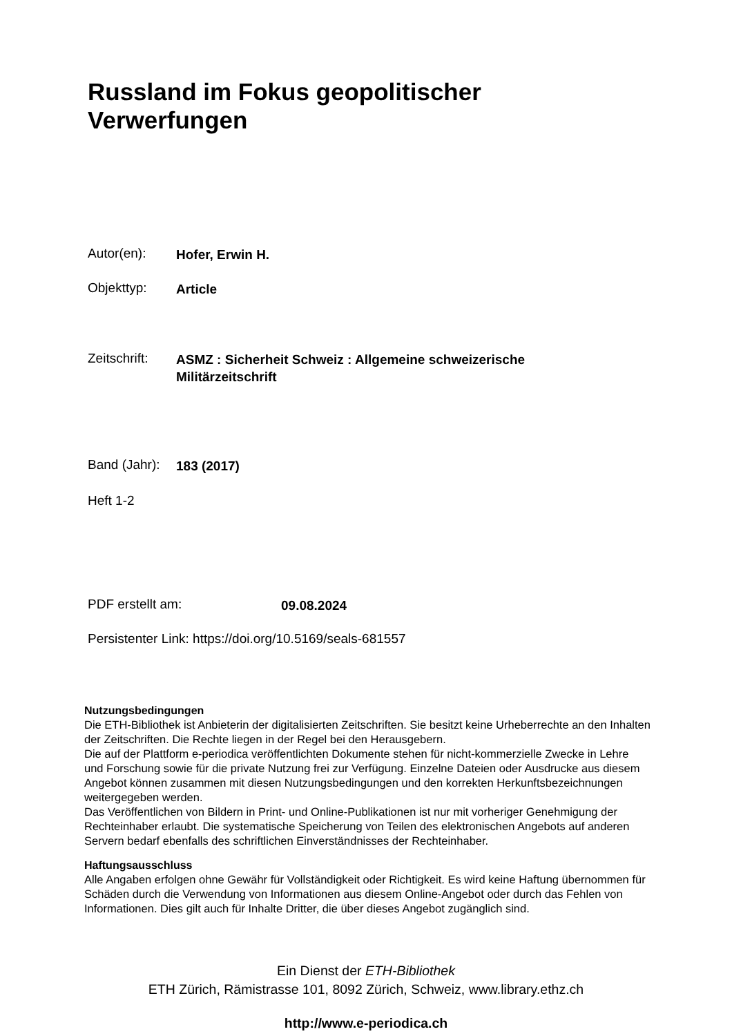Russland im Fokus geopolitischer
Verwerfungen
Autor(en): Hofer, Erwin H.
Objekttyp: Article
Zeitschrift: ASMZ : Sicherheit Schweiz : Allgemeine schweizerische
Militärzeitschrift
Band (Jahr): 183 (2017)
Heft 1-2
PDF erstellt am: 09.08.2024
Persistenter Link: https://doi.org/10.5169/seals-681557
Nutzungsbedingungen
Die ETH-Bibliothek ist Anbieterin der digitalisierten Zeitschriften. Sie besitzt keine Urheberrechte an den Inhalten der Zeitschriften. Die Rechte liegen in der Regel bei den Herausgebern.
Die auf der Plattform e-periodica veröffentlichten Dokumente stehen für nicht-kommerzielle Zwecke in Lehre und Forschung sowie für die private Nutzung frei zur Verfügung. Einzelne Dateien oder Ausdrucke aus diesem Angebot können zusammen mit diesen Nutzungsbedingungen und den korrekten Herkunftsbezeichnungen weitergegeben werden.
Das Veröffentlichen von Bildern in Print- und Online-Publikationen ist nur mit vorheriger Genehmigung der Rechteinhaber erlaubt. Die systematische Speicherung von Teilen des elektronischen Angebots auf anderen Servern bedarf ebenfalls des schriftlichen Einverständnisses der Rechteinhaber.
Haftungsausschluss
Alle Angaben erfolgen ohne Gewähr für Vollständigkeit oder Richtigkeit. Es wird keine Haftung übernommen für Schäden durch die Verwendung von Informationen aus diesem Online-Angebot oder durch das Fehlen von Informationen. Dies gilt auch für Inhalte Dritter, die über dieses Angebot zugänglich sind.
Ein Dienst der ETH-Bibliothek
ETH Zürich, Rämistrasse 101, 8092 Zürich, Schweiz, www.library.ethz.ch
http://www.e-periodica.ch